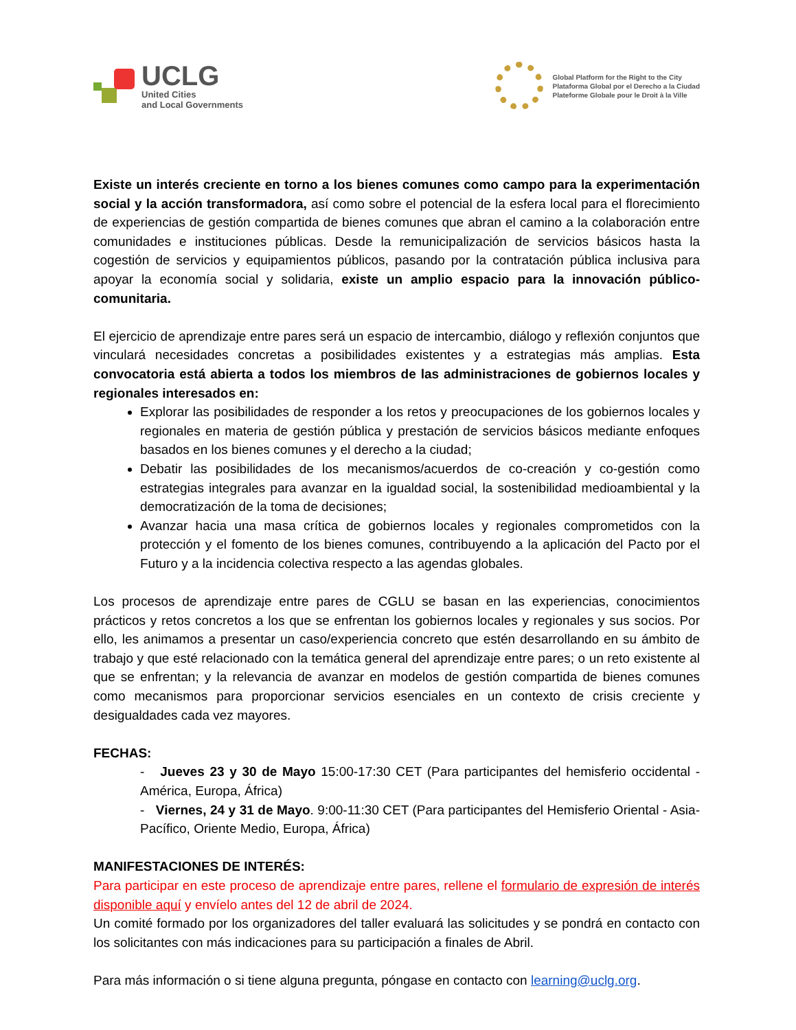UCLG
United Cities
and Local Governments
Global Platform for the Right to the City
Plataforma Global por el Derecho a la Ciudad
Plateforme Globale pour le Droit à la Ville
Existe un interés creciente en torno a los bienes comunes como campo para la experimentación social y la acción transformadora, así como sobre el potencial de la esfera local para el florecimiento de experiencias de gestión compartida de bienes comunes que abran el camino a la colaboración entre comunidades e instituciones públicas. Desde la remunicipalización de servicios básicos hasta la cogestión de servicios y equipamientos públicos, pasando por la contratación pública inclusiva para apoyar la economía social y solidaria, existe un amplio espacio para la innovación público-comunitaria.
El ejercicio de aprendizaje entre pares será un espacio de intercambio, diálogo y reflexión conjuntos que vinculará necesidades concretas a posibilidades existentes y a estrategias más amplias. Esta convocatoria está abierta a todos los miembros de las administraciones de gobiernos locales y regionales interesados en:
Explorar las posibilidades de responder a los retos y preocupaciones de los gobiernos locales y regionales en materia de gestión pública y prestación de servicios básicos mediante enfoques basados en los bienes comunes y el derecho a la ciudad;
Debatir las posibilidades de los mecanismos/acuerdos de co-creación y co-gestión como estrategias integrales para avanzar en la igualdad social, la sostenibilidad medioambiental y la democratización de la toma de decisiones;
Avanzar hacia una masa crítica de gobiernos locales y regionales comprometidos con la protección y el fomento de los bienes comunes, contribuyendo a la aplicación del Pacto por el Futuro y a la incidencia colectiva respecto a las agendas globales.
Los procesos de aprendizaje entre pares de CGLU se basan en las experiencias, conocimientos prácticos y retos concretos a los que se enfrentan los gobiernos locales y regionales y sus socios. Por ello, les animamos a presentar un caso/experiencia concreto que estén desarrollando en su ámbito de trabajo y que esté relacionado con la temática general del aprendizaje entre pares; o un reto existente al que se enfrentan; y la relevancia de avanzar en modelos de gestión compartida de bienes comunes como mecanismos para proporcionar servicios esenciales en un contexto de crisis creciente y desigualdades cada vez mayores.
FECHAS:
- Jueves 23 y 30 de Mayo 15:00-17:30 CET (Para participantes del hemisferio occidental - América, Europa, África)
- Viernes, 24 y 31 de Mayo. 9:00-11:30 CET (Para participantes del Hemisferio Oriental - Asia-Pacífico, Oriente Medio, Europa, África)
MANIFESTACIONES DE INTERÉS:
Para participar en este proceso de aprendizaje entre pares, rellene el formulario de expresión de interés disponible aquí y envíelo antes del 12 de abril de 2024.
Un comité formado por los organizadores del taller evaluará las solicitudes y se pondrá en contacto con los solicitantes con más indicaciones para su participación a finales de Abril.
Para más información o si tiene alguna pregunta, póngase en contacto con learning@uclg.org.